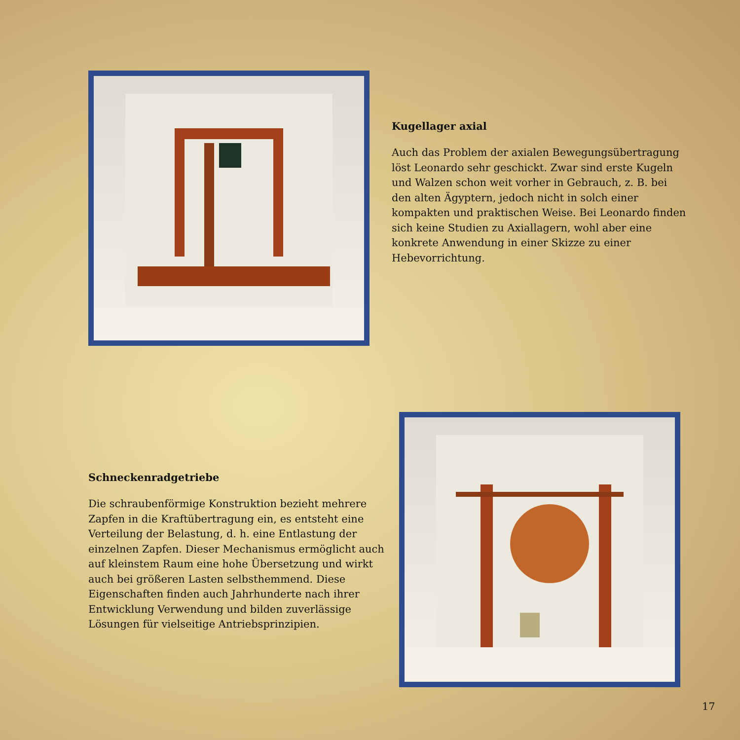Kugellager axial
Auch das Problem der axialen Bewegungsübertragung löst Leonardo sehr geschickt. Zwar sind erste Kugeln und Walzen schon weit vorher in Gebrauch, z. B. bei den alten Ägyptern, jedoch nicht in solch einer kompakten und praktischen Weise. Bei Leonardo finden sich keine Studien zu Axiallagern, wohl aber eine konkrete Anwendung in einer Skizze zu einer Hebevorrichtung.
Schneckenradgetriebe
Die schraubenförmige Konstruktion bezieht mehrere Zapfen in die Kraftübertragung ein, es entsteht eine Verteilung der Belastung, d. h. eine Entlastung der einzelnen Zapfen. Dieser Mechanismus ermöglicht auch auf kleinstem Raum eine hohe Übersetzung und wirkt auch bei größeren Lasten selbsthemmend. Diese Eigenschaften finden auch Jahrhunderte nach ihrer Entwicklung Verwendung und bilden zuverlässige Lösungen für vielseitige Antriebsprinzipien.
17